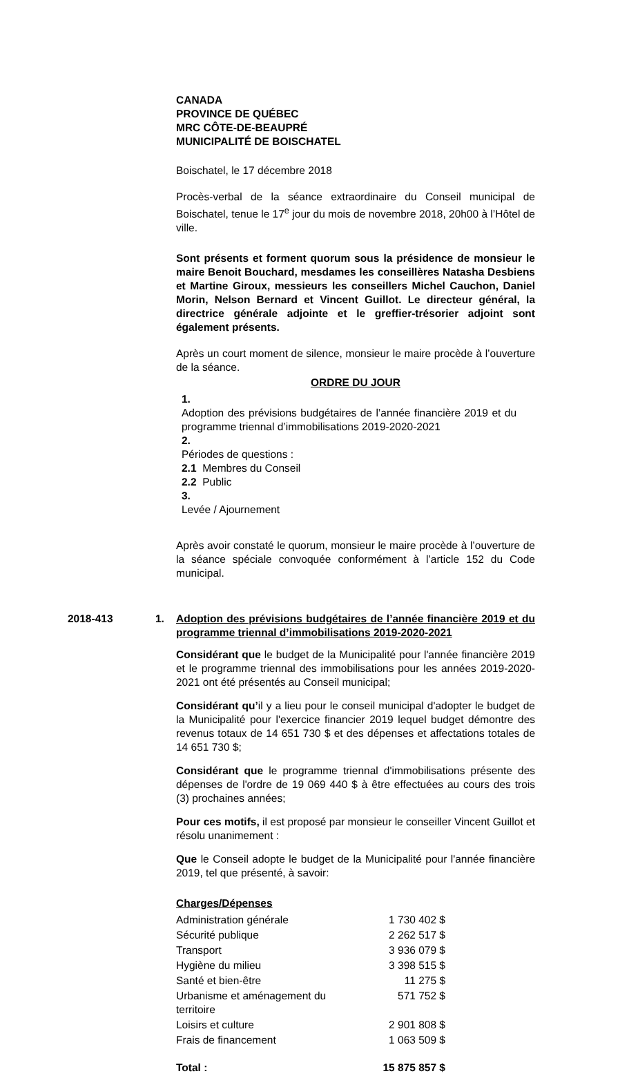CANADA
PROVINCE DE QUÉBEC
MRC CÔTE-DE-BEAUPRÉ
MUNICIPALITÉ DE BOISCHATEL
Boischatel, le 17 décembre 2018
Procès-verbal de la séance extraordinaire du Conseil municipal de Boischatel, tenue le 17<sup>e</sup> jour du mois de novembre 2018, 20h00 à l’Hôtel de ville.
Sont présents et forment quorum sous la présidence de monsieur le maire Benoit Bouchard, mesdames les conseillères Natasha Desbiens et Martine Giroux, messieurs les conseillers Michel Cauchon, Daniel Morin, Nelson Bernard et Vincent Guillot. Le directeur général, la directrice générale adjointe et le greffier-trésorier adjoint sont également présents.
Après un court moment de silence, monsieur le maire procède à l’ouverture de la séance.
ORDRE DU JOUR
1. Adoption des prévisions budgétaires de l’année financière 2019 et du programme triennal d’immobilisations 2019-2020-2021
2. Périodes de questions :
2.1 Membres du Conseil
2.2 Public
3. Levée / Ajournement
Après avoir constaté le quorum, monsieur le maire procède à l’ouverture de la séance spéciale convoquée conformément à l’article 152 du Code municipal.
2018-413 1. Adoption des prévisions budgétaires de l’année financière 2019 et du programme triennal d’immobilisations 2019-2020-2021
Considérant que le budget de la Municipalité pour l'année financière 2019 et le programme triennal des immobilisations pour les années 2019-2020-2021 ont été présentés au Conseil municipal;
Considérant qu’il y a lieu pour le conseil municipal d'adopter le budget de la Municipalité pour l'exercice financier 2019 lequel budget démontre des revenus totaux de 14 651 730 $ et des dépenses et affectations totales de 14 651 730 $;
Considérant que le programme triennal d'immobilisations présente des dépenses de l'ordre de 19 069 440 $ à être effectuées au cours des trois (3) prochaines années;
Pour ces motifs, il est proposé par monsieur le conseiller Vincent Guillot et résolu unanimement :
Que le Conseil adopte le budget de la Municipalité pour l'année financière 2019, tel que présenté, à savoir:
Charges/Dépenses
| Administration générale | 1 730 402 $ |
| Sécurité publique | 2 262 517 $ |
| Transport | 3 936 079 $ |
| Hygiène du milieu | 3 398 515 $ |
| Santé et bien-être | 11 275 $ |
| Urbanisme et aménagement du territoire | 571 752 $ |
| Loisirs et culture | 2 901 808 $ |
| Frais de financement | 1 063 509 $ |
| Total : | 15 875 857 $ |